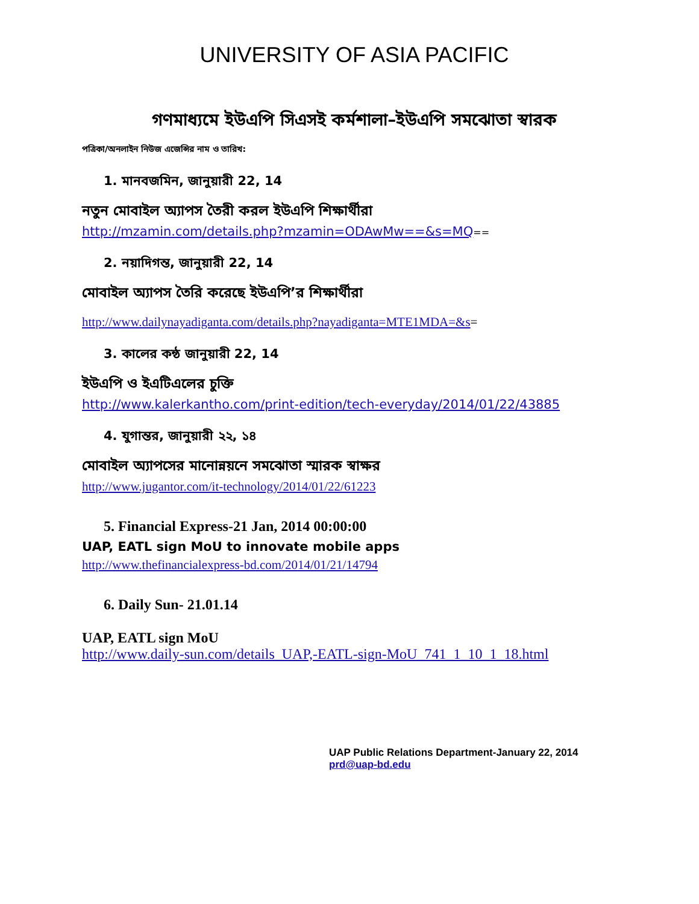UNIVERSITY OF ASIA PACIFIC
গণমাধ্যমে ইউএপি সিএসই কর্মশালা–ইউএপি সমঝোতা স্বারক
পত্রিকা/অনলাইন নিউজ এজেন্সির নাম ও তারিখ:
1. মানবজমিন, জানুয়ারী 22, 14
নতুন মোবাইল অ্যাপস তৈরী করল ইউএপি শিক্ষার্থীরা
http://mzamin.com/details.php?mzamin=ODAwMw==&s=MQ==
2. নয়াদিগন্ত, জানুয়ারী 22, 14
মোবাইল অ্যাপস তৈরি করেছে ইউএপি’র শিক্ষার্থীরা
http://www.dailynayadiganta.com/details.php?nayadiganta=MTE1MDA=&s=
3. কালের কন্ঠ জানুয়ারী 22, 14
ইউএপি ও ইএটিএলের চুক্তি
http://www.kalerkantho.com/print-edition/tech-everyday/2014/01/22/43885
4. যুগান্তর, জানুয়ারী ২২, ১৪
মোবাইল অ্যাপসের মানোন্নয়নে সমঝোতা স্মারক স্বাক্ষর
http://www.jugantor.com/it-technology/2014/01/22/61223
5. Financial Express-21 Jan, 2014 00:00:00
UAP, EATL sign MoU to innovate mobile apps
http://www.thefinancialexpress-bd.com/2014/01/21/14794
6. Daily Sun- 21.01.14
UAP, EATL sign MoU
http://www.daily-sun.com/details_UAP,-EATL-sign-MoU_741_1_10_1_18.html
UAP Public Relations Department-January 22, 2014
prd@uap-bd.edu